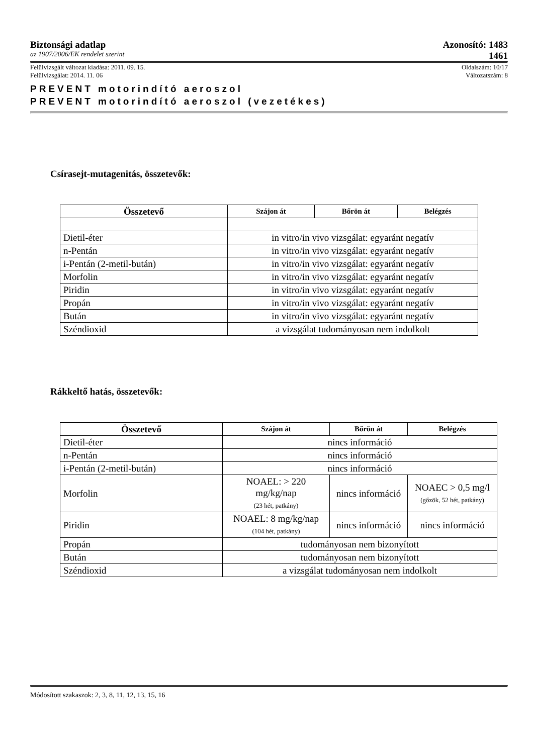Biztonsági adatlap Azonosító: 1483
az 1907/2006/EK rendelet szerint 1461
Felülvizsgált változat kiadása: 2011. 09. 15. Oldalszám: 10/17
Felülvizsgálat: 2014. 11. 06 Változatszám: 8
PREVENT motorindító aeroszol
PREVENT motorindító aeroszol (vezetékes)
Csírasejt-mutagenitás, összetevők:
| Összetevő | Szájon át | Bőrön át | Belégzés |
| --- | --- | --- | --- |
| Dietil-éter | in vitro/in vivo vizsgálat: egyaránt negatív | | |
| n-Pentán | in vitro/in vivo vizsgálat: egyaránt negatív | | |
| i-Pentán (2-metil-bután) | in vitro/in vivo vizsgálat: egyaránt negatív | | |
| Morfolin | in vitro/in vivo vizsgálat: egyaránt negatív | | |
| Piridin | in vitro/in vivo vizsgálat: egyaránt negatív | | |
| Propán | in vitro/in vivo vizsgálat: egyaránt negatív | | |
| Bután | in vitro/in vivo vizsgálat: egyaránt negatív | | |
| Széndioxid | a vizsgálat tudományosan nem indolkolt | | |
Rákkeltő hatás, összetevők:
| Összetevő | Szájon át | Bőrön át | Belégzés |
| --- | --- | --- | --- |
| Dietil-éter | nincs információ | | |
| n-Pentán | nincs információ | | |
| i-Pentán (2-metil-bután) | nincs információ | | |
| Morfolin | NOAEL: > 220 mg/kg/nap (23 hét, patkány) | nincs információ | NOAEC > 0,5 mg/l (gőzök, 52 hét, patkány) |
| Piridin | NOAEL: 8 mg/kg/nap (104 hét, patkány) | nincs információ | nincs információ |
| Propán | tudományosan nem bizonyított | | |
| Bután | tudományosan nem bizonyított | | |
| Széndioxid | a vizsgálat tudományosan nem indolkolt | | |
Módosított szakaszok: 2, 3, 8, 11, 12, 13, 15, 16